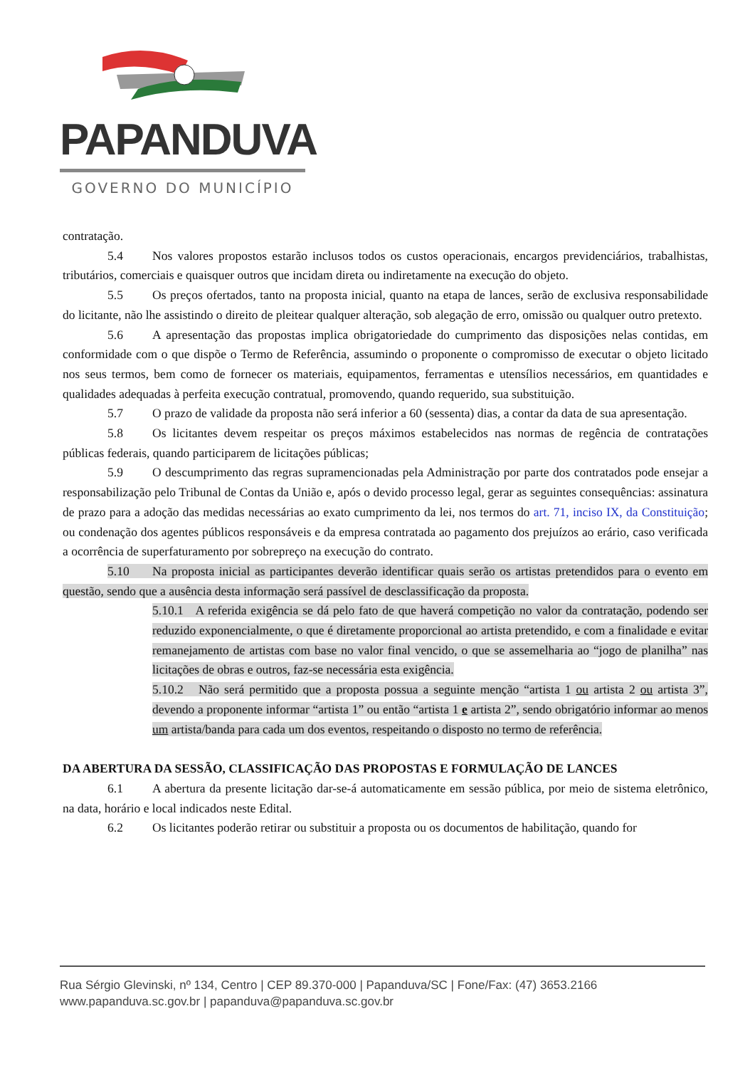PAPANDUVA
GOVERNO DO MUNICÍPIO
contratação.
5.4 Nos valores propostos estarão inclusos todos os custos operacionais, encargos previdenciários, trabalhistas, tributários, comerciais e quaisquer outros que incidam direta ou indiretamente na execução do objeto.
5.5 Os preços ofertados, tanto na proposta inicial, quanto na etapa de lances, serão de exclusiva responsabilidade do licitante, não lhe assistindo o direito de pleitear qualquer alteração, sob alegação de erro, omissão ou qualquer outro pretexto.
5.6 A apresentação das propostas implica obrigatoriedade do cumprimento das disposições nelas contidas, em conformidade com o que dispõe o Termo de Referência, assumindo o proponente o compromisso de executar o objeto licitado nos seus termos, bem como de fornecer os materiais, equipamentos, ferramentas e utensílios necessários, em quantidades e qualidades adequadas à perfeita execução contratual, promovendo, quando requerido, sua substituição.
5.7 O prazo de validade da proposta não será inferior a 60 (sessenta) dias, a contar da data de sua apresentação.
5.8 Os licitantes devem respeitar os preços máximos estabelecidos nas normas de regência de contratações públicas federais, quando participarem de licitações públicas;
5.9 O descumprimento das regras supramencionadas pela Administração por parte dos contratados pode ensejar a responsabilização pelo Tribunal de Contas da União e, após o devido processo legal, gerar as seguintes consequências: assinatura de prazo para a adoção das medidas necessárias ao exato cumprimento da lei, nos termos do art. 71, inciso IX, da Constituição; ou condenação dos agentes públicos responsáveis e da empresa contratada ao pagamento dos prejuízos ao erário, caso verificada a ocorrência de superfaturamento por sobrepreço na execução do contrato.
5.10 Na proposta inicial as participantes deverão identificar quais serão os artistas pretendidos para o evento em questão, sendo que a ausência desta informação será passível de desclassificação da proposta.
5.10.1 A referida exigência se dá pelo fato de que haverá competição no valor da contratação, podendo ser reduzido exponencialmente, o que é diretamente proporcional ao artista pretendido, e com a finalidade e evitar remanejamento de artistas com base no valor final vencido, o que se assemelharia ao “jogo de planilha” nas licitações de obras e outros, faz-se necessária esta exigência.
5.10.2 Não será permitido que a proposta possua a seguinte menção “artista 1 ou artista 2 ou artista 3”, devendo a proponente informar “artista 1” ou então “artista 1 e artista 2”, sendo obrigatório informar ao menos um artista/banda para cada um dos eventos, respeitando o disposto no termo de referência.
DA ABERTURA DA SESSÃO, CLASSIFICAÇÃO DAS PROPOSTAS E FORMULAÇÃO DE LANCES
6.1 A abertura da presente licitação dar-se-á automaticamente em sessão pública, por meio de sistema eletrônico, na data, horário e local indicados neste Edital.
6.2 Os licitantes poderão retirar ou substituir a proposta ou os documentos de habilitação, quando for
Rua Sérgio Glevinski, nº 134, Centro | CEP 89.370-000 | Papanduva/SC | Fone/Fax: (47) 3653.2166
www.papanduva.sc.gov.br | papanduva@papanduva.sc.gov.br